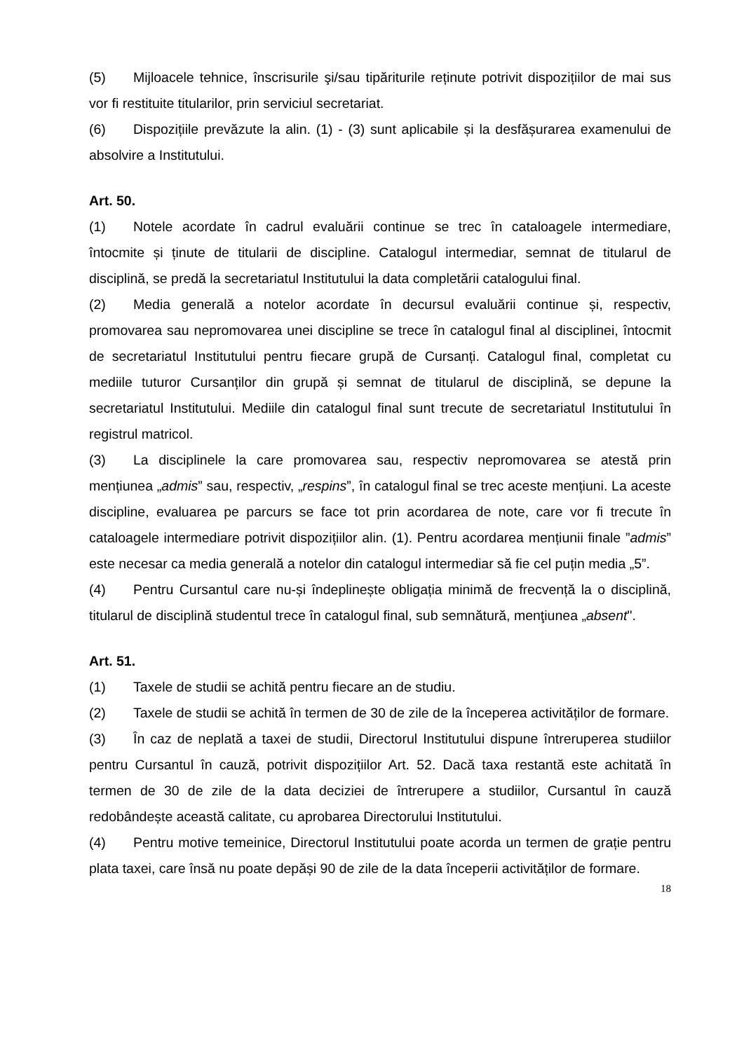(5) Mijloacele tehnice, înscrisurile şi/sau tipăriturile reținute potrivit dispozițiilor de mai sus vor fi restituite titularilor, prin serviciul secretariat.
(6) Dispozițiile prevăzute la alin. (1) - (3) sunt aplicabile și la desfășurarea examenului de absolvire a Institutului.
Art. 50.
(1) Notele acordate în cadrul evaluării continue se trec în cataloagele intermediare, întocmite și ținute de titularii de discipline. Catalogul intermediar, semnat de titularul de disciplină, se predă la secretariatul Institutului la data completării catalogului final.
(2) Media generală a notelor acordate în decursul evaluării continue și, respectiv, promovarea sau nepromovarea unei discipline se trece în catalogul final al disciplinei, întocmit de secretariatul Institutului pentru fiecare grupă de Cursanți. Catalogul final, completat cu mediile tuturor Cursanților din grupă și semnat de titularul de disciplină, se depune la secretariatul Institutului. Mediile din catalogul final sunt trecute de secretariatul Institutului în registrul matricol.
(3) La disciplinele la care promovarea sau, respectiv nepromovarea se atestă prin mențiunea „admis” sau, respectiv, „respins”, în catalogul final se trec aceste mențiuni. La aceste discipline, evaluarea pe parcurs se face tot prin acordarea de note, care vor fi trecute în cataloagele intermediare potrivit dispozițiilor alin. (1). Pentru acordarea mențiunii finale ”admis” este necesar ca media generală a notelor din catalogul intermediar să fie cel puțin media „5”.
(4) Pentru Cursantul care nu-și îndeplinește obligația minimă de frecvență la o disciplină, titularul de disciplină studentul trece în catalogul final, sub semnătură, menţiunea „absent".
Art. 51.
(1) Taxele de studii se achită pentru fiecare an de studiu.
(2) Taxele de studii se achită în termen de 30 de zile de la începerea activităților de formare.
(3) În caz de neplată a taxei de studii, Directorul Institutului dispune întreruperea studiilor pentru Cursantul în cauză, potrivit dispozițiilor Art. 52. Dacă taxa restantă este achitată în termen de 30 de zile de la data deciziei de întrerupere a studiilor, Cursantul în cauză redobândește această calitate, cu aprobarea Directorului Institutului.
(4) Pentru motive temeinice, Directorul Institutului poate acorda un termen de grație pentru plata taxei, care însă nu poate depăși 90 de zile de la data începerii activităților de formare.
18